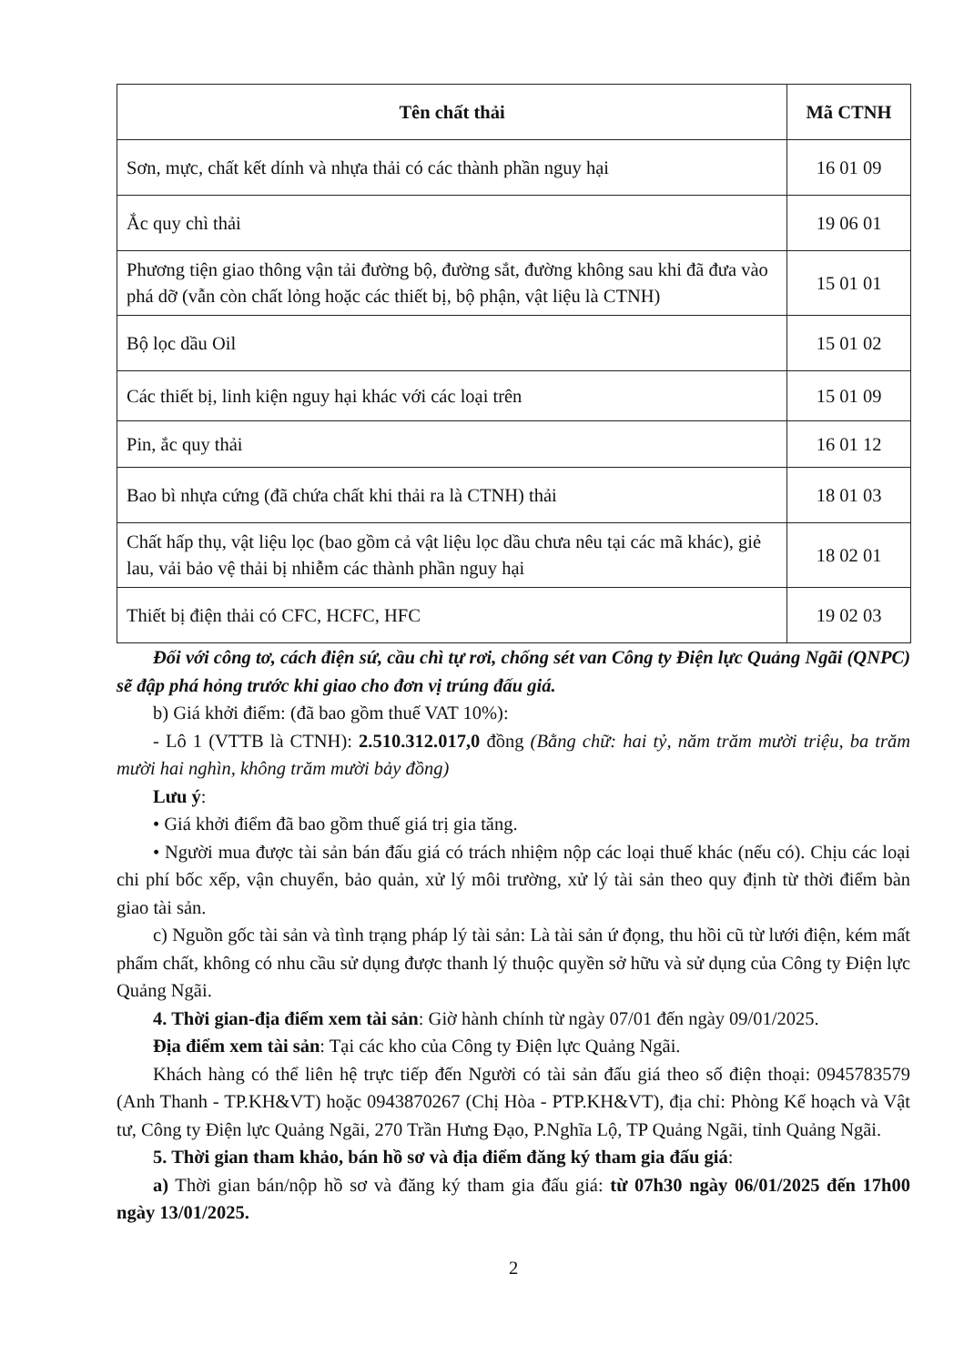| Tên chất thải | Mã CTNH |
| --- | --- |
| Sơn, mực, chất kết dính và nhựa thải có các thành phần nguy hại | 16 01 09 |
| Ắc quy chì thải | 19 06 01 |
| Phương tiện giao thông vận tải đường bộ, đường sắt, đường không sau khi đã đưa vào phá dỡ (vẫn còn chất lỏng hoặc các thiết bị, bộ phận, vật liệu là CTNH) | 15 01 01 |
| Bộ lọc dầu Oil | 15 01 02 |
| Các thiết bị, linh kiện nguy hại khác với các loại trên | 15 01 09 |
| Pin, ắc quy thải | 16 01 12 |
| Bao bì nhựa cứng (đã chứa chất khi thải ra là CTNH) thải | 18 01 03 |
| Chất hấp thụ, vật liệu lọc (bao gồm cả vật liệu lọc dầu chưa nêu tại các mã khác), giẻ lau, vải bảo vệ thải bị nhiễm các thành phần nguy hại | 18 02 01 |
| Thiết bị điện thải có CFC, HCFC, HFC | 19 02 03 |
Đối với công tơ, cách điện sứ, cầu chì tự rơi, chống sét van Công ty Điện lực Quảng Ngãi (QNPC) sẽ đập phá hỏng trước khi giao cho đơn vị trúng đấu giá.
b) Giá khởi điểm: (đã bao gồm thuế VAT 10%):
- Lô 1 (VTTB là CTNH): 2.510.312.017,0 đồng (Bằng chữ: hai tỷ, năm trăm mười triệu, ba trăm mười hai nghìn, không trăm mười bảy đồng)
Lưu ý:
• Giá khởi điểm đã bao gồm thuế giá trị gia tăng.
• Người mua được tài sản bán đấu giá có trách nhiệm nộp các loại thuế khác (nếu có). Chịu các loại chi phí bốc xếp, vận chuyển, bảo quản, xử lý môi trường, xử lý tài sản theo quy định từ thời điểm bàn giao tài sản.
c) Nguồn gốc tài sản và tình trạng pháp lý tài sản: Là tài sản ứ đọng, thu hồi cũ từ lưới điện, kém mất phẩm chất, không có nhu cầu sử dụng được thanh lý thuộc quyền sở hữu và sử dụng của Công ty Điện lực Quảng Ngãi.
4. Thời gian-địa điểm xem tài sản: Giờ hành chính từ ngày 07/01 đến ngày 09/01/2025.
Địa điểm xem tài sản: Tại các kho của Công ty Điện lực Quảng Ngãi.
Khách hàng có thể liên hệ trực tiếp đến Người có tài sản đấu giá theo số điện thoại: 0945783579 (Anh Thanh - TP.KH&VT) hoặc 0943870267 (Chị Hòa - PTP.KH&VT), địa chỉ: Phòng Kế hoạch và Vật tư, Công ty Điện lực Quảng Ngãi, 270 Trần Hưng Đạo, P.Nghĩa Lộ, TP Quảng Ngãi, tỉnh Quảng Ngãi.
5. Thời gian tham khảo, bán hồ sơ và địa điểm đăng ký tham gia đấu giá:
a) Thời gian bán/nộp hồ sơ và đăng ký tham gia đấu giá: từ 07h30 ngày 06/01/2025 đến 17h00 ngày 13/01/2025.
2